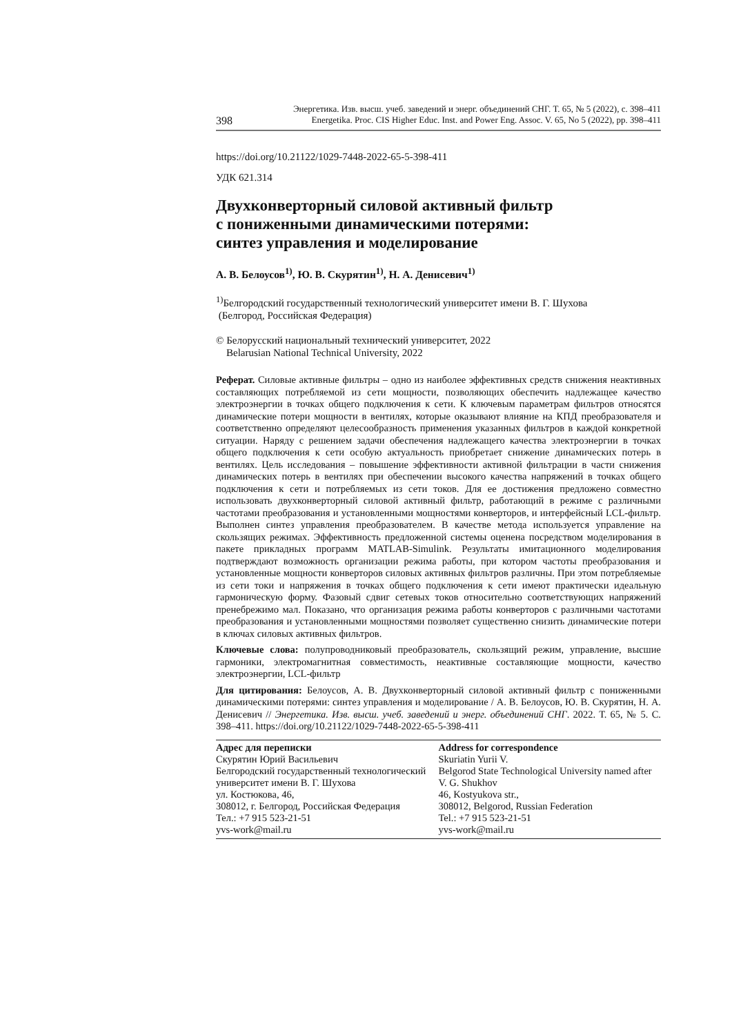Энергетика. Изв. высш. учеб. заведений и энерг. объединений СНГ. Т. 65, № 5 (2022), с. 398–411
398 Energetika. Proc. CIS Higher Educ. Inst. and Power Eng. Assoc. V. 65, No 5 (2022), pp. 398–411
https://doi.org/10.21122/1029-7448-2022-65-5-398-411
УДК 621.314
Двухконверторный силовой активный фильтр
с пониженными динамическими потерями:
синтез управления и моделирование
А. В. Белоусов<sup>1)</sup>, Ю. В. Скурятин<sup>1)</sup>, Н. А. Денисевич<sup>1)</sup>
<sup>1)</sup> Белгородский государственный технологический университет имени В. Г. Шухова
(Белгород, Российская Федерация)
© Белорусский национальный технический университет, 2022
Belarusian National Technical University, 2022
Реферат. Силовые активные фильтры – одно из наиболее эффективных средств снижения неактивных составляющих потребляемой из сети мощности, позволяющих обеспечить надлежащее качество электроэнергии в точках общего подключения к сети. К ключевым параметрам фильтров относятся динамические потери мощности в вентилях, которые оказывают влияние на КПД преобразователя и соответственно определяют целесообразность применения указанных фильтров в каждой конкретной ситуации. Наряду с решением задачи обеспечения надлежащего качества электроэнергии в точках общего подключения к сети особую актуальность приобретает снижение динамических потерь в вентилях. Цель исследования – повышение эффективности активной фильтрации в части снижения динамических потерь в вентилях при обеспечении высокого качества напряжений в точках общего подключения к сети и потребляемых из сети токов. Для ее достижения предложено совместно использовать двухконверторный силовой активный фильтр, работающий в режиме с различными частотами преобразования и установленными мощностями конверторов, и интерфейсный LCL-фильтр. Выполнен синтез управления преобразователем. В качестве метода используется управление на скользящих режимах. Эффективность предложенной системы оценена посредством моделирования в пакете прикладных программ MATLAB-Simulink. Результаты имитационного моделирования подтверждают возможность организации режима работы, при котором частоты преобразования и установленные мощности конверторов силовых активных фильтров различны. При этом потребляемые из сети токи и напряжения в точках общего подключения к сети имеют практически идеальную гармоническую форму. Фазовый сдвиг сетевых токов относительно соответствующих напряжений пренебрежимо мал. Показано, что организация режима работы конверторов с различными частотами преобразования и установленными мощностями позволяет существенно снизить динамические потери в ключах силовых активных фильтров.
Ключевые слова: полупроводниковый преобразователь, скользящий режим, управление, высшие гармоники, электромагнитная совместимость, неактивные составляющие мощности, качество электроэнергии, LCL-фильтр
Для цитирования: Белоусов, А. В. Двухконверторный силовой активный фильтр с пониженными динамическими потерями: синтез управления и моделирование / А. В. Белоусов, Ю. В. Скурятин, Н. А. Денисевич // Энергетика. Изв. высш. учеб. заведений и энерг. объединений СНГ. 2022. Т. 65, № 5. С. 398–411. https://doi.org/10.21122/1029-7448-2022-65-5-398-411
Адрес для переписки
Скурятин Юрий Васильевич
Белгородский государственный технологический университет имени В. Г. Шухова
ул. Костюкова, 46,
308012, г. Белгород, Российская Федерация
Тел.: +7 915 523-21-51
yvs-work@mail.ru
Address for correspondence
Skuriatin Yurii V.
Belgorod State Technological University named after V. G. Shukhov
46, Kostyukova str.,
308012, Belgorod, Russian Federation
Tel.: +7 915 523-21-51
yvs-work@mail.ru